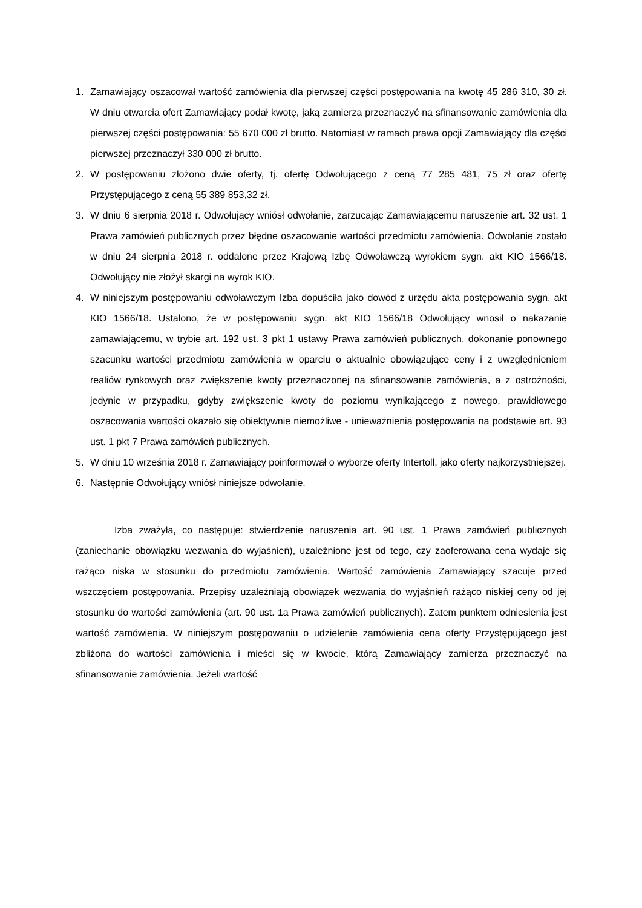1. Zamawiający oszacował wartość zamówienia dla pierwszej części postępowania na kwotę 45 286 310, 30 zł. W dniu otwarcia ofert Zamawiający podał kwotę, jaką zamierza przeznaczyć na sfinansowanie zamówienia dla pierwszej części postępowania: 55 670 000 zł brutto. Natomiast w ramach prawa opcji Zamawiający dla części pierwszej przeznaczył 330 000 zł brutto.
2. W postępowaniu złożono dwie oferty, tj. ofertę Odwołującego z ceną 77 285 481, 75 zł oraz ofertę Przystępującego z ceną 55 389 853,32 zł.
3. W dniu 6 sierpnia 2018 r. Odwołujący wniósł odwołanie, zarzucając Zamawiającemu naruszenie art. 32 ust. 1 Prawa zamówień publicznych przez błędne oszacowanie wartości przedmiotu zamówienia. Odwołanie zostało w dniu 24 sierpnia 2018 r. oddalone przez Krajową Izbę Odwoławczą wyrokiem sygn. akt KIO 1566/18. Odwołujący nie złożył skargi na wyrok KIO.
4. W niniejszym postępowaniu odwoławczym Izba dopuściła jako dowód z urzędu akta postępowania sygn. akt KIO 1566/18. Ustalono, że w postępowaniu sygn. akt KIO 1566/18 Odwołujący wnosił o nakazanie zamawiającemu, w trybie art. 192 ust. 3 pkt 1 ustawy Prawa zamówień publicznych, dokonanie ponownego szacunku wartości przedmiotu zamówienia w oparciu o aktualnie obowiązujące ceny i z uwzględnieniem realiów rynkowych oraz zwiększenie kwoty przeznaczonej na sfinansowanie zamówienia, a z ostrożności, jedynie w przypadku, gdyby zwiększenie kwoty do poziomu wynikającego z nowego, prawidłowego oszacowania wartości okazało się obiektywnie niemożliwe - unieważnienia postępowania na podstawie art. 93 ust. 1 pkt 7 Prawa zamówień publicznych.
5. W dniu 10 września 2018 r. Zamawiający poinformował o wyborze oferty Intertoll, jako oferty najkorzystniejszej.
6. Następnie Odwołujący wniósł niniejsze odwołanie.
Izba zważyła, co następuje: stwierdzenie naruszenia art. 90 ust. 1 Prawa zamówień publicznych (zaniechanie obowiązku wezwania do wyjaśnień), uzależnione jest od tego, czy zaoferowana cena wydaje się rażąco niska w stosunku do przedmiotu zamówienia. Wartość zamówienia Zamawiający szacuje przed wszczęciem postępowania. Przepisy uzależniają obowiązek wezwania do wyjaśnień rażąco niskiej ceny od jej stosunku do wartości zamówienia (art. 90 ust. 1a Prawa zamówień publicznych). Zatem punktem odniesienia jest wartość zamówienia. W niniejszym postępowaniu o udzielenie zamówienia cena oferty Przystępującego jest zbliżona do wartości zamówienia i mieści się w kwocie, którą Zamawiający zamierza przeznaczyć na sfinansowanie zamówienia. Jeżeli wartość